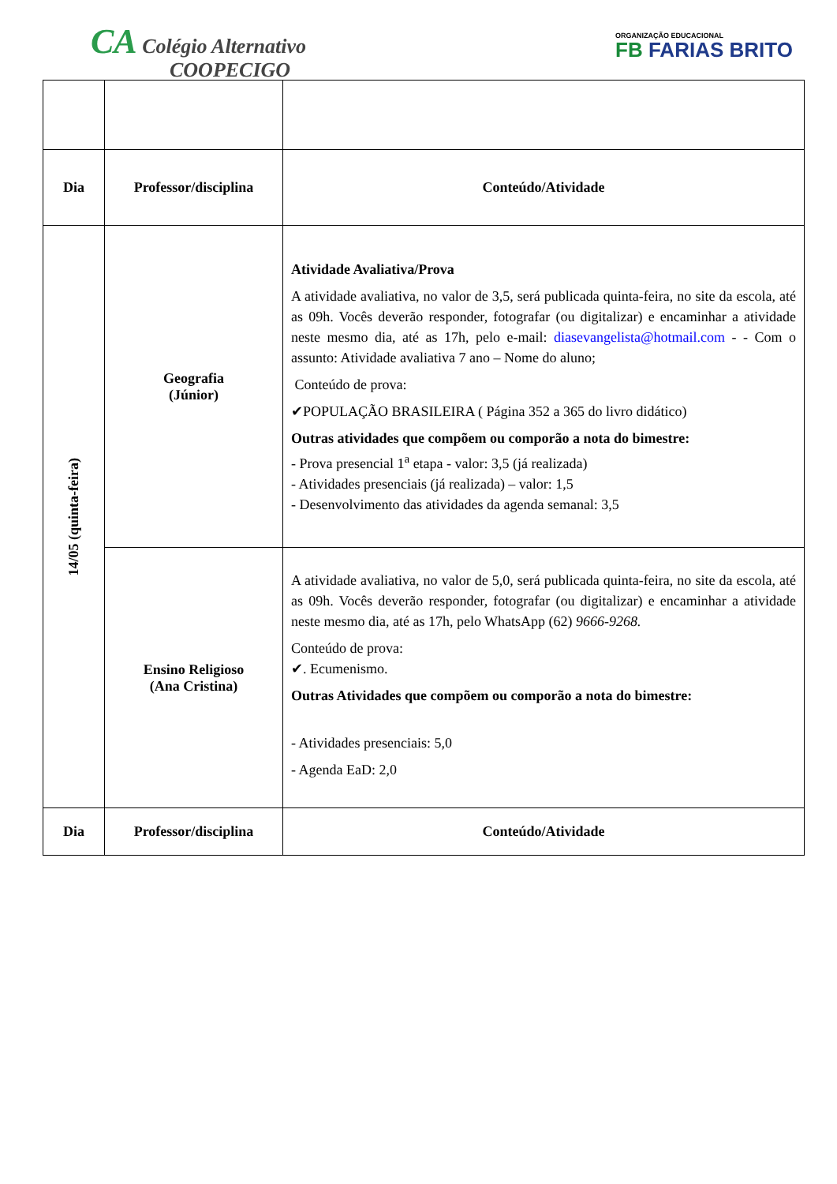CA Colégio Alternativo
COOPECIGO
ORGANIZAÇÃO EDUCACIONAL
FB FARIAS BRITO
| Dia | Professor/disciplina | Conteúdo/Atividade |
| --- | --- | --- |
| 14/05 (quinta-feira) | Geografia (Júnior) | Atividade Avaliativa/Prova A atividade avaliativa, no valor de 3,5, será publicada quinta-feira, no site da escola, até as 09h. Vocês deverão responder, fotografar (ou digitalizar) e encaminhar a atividade neste mesmo dia, até as 17h, pelo e-mail: diasevangelista@hotmail.com - - Com o assunto: Atividade avaliativa 7 ano – Nome do aluno; Conteúdo de prova: ✔POPULAÇÃO BRASILEIRA ( Página 352 a 365 do livro didático) Outras atividades que compõem ou comporão a nota do bimestre: - Prova presencial 1<sup>a</sup> etapa - valor: 3,5 (já realizada) - Atividades presenciais (já realizada) – valor: 1,5 - Desenvolvimento das atividades da agenda semanal: 3,5 |
| | Ensino Religioso (Ana Cristina) | A atividade avaliativa, no valor de 5,0, será publicada quinta-feira, no site da escola, até as 09h. Vocês deverão responder, fotografar (ou digitalizar) e encaminhar a atividade neste mesmo dia, até as 17h, pelo WhatsApp (62) 9666-9268. Conteúdo de prova: ✔. Ecumenismo. Outras Atividades que compõem ou comporão a nota do bimestre: - Atividades presenciais: 5,0 - Agenda EaD: 2,0 |
| Dia | Professor/disciplina | Conteúdo/Atividade |